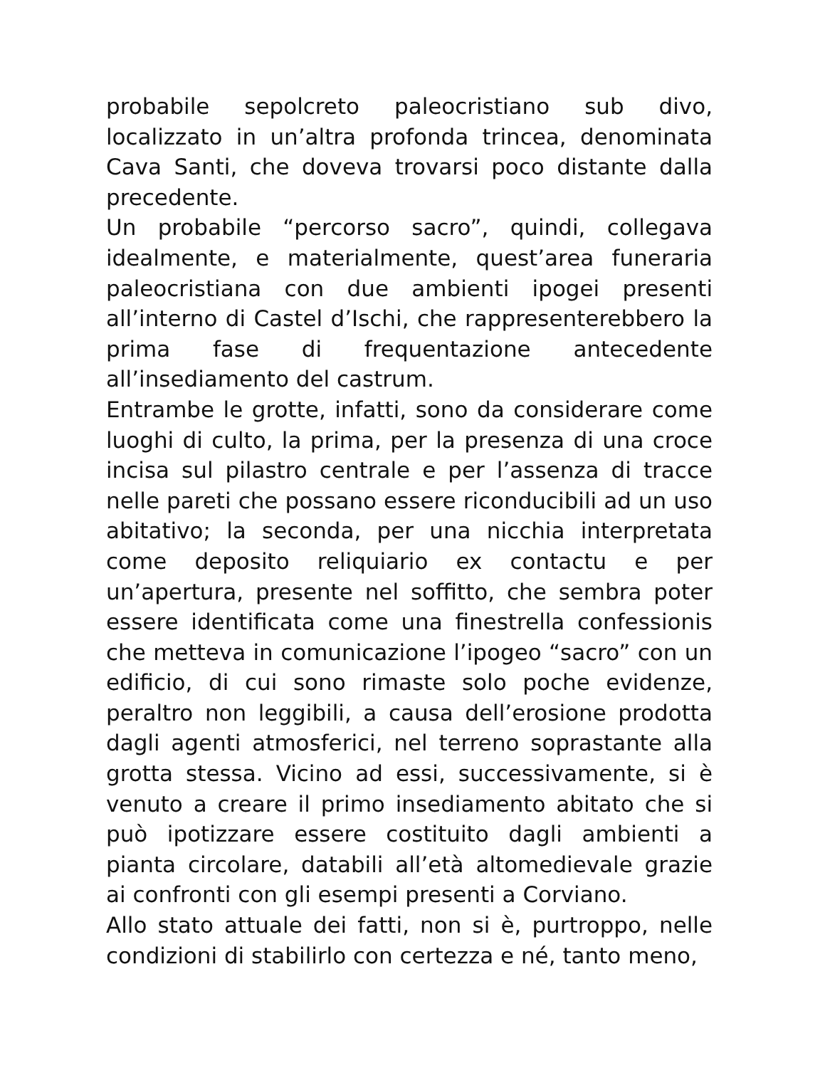probabile sepolcreto paleocristiano sub divo, localizzato in un’altra profonda trincea, denominata Cava Santi, che doveva trovarsi poco distante dalla precedente.
Un probabile “percorso sacro”, quindi, collegava idealmente, e materialmente, quest’area funeraria paleocristiana con due ambienti ipogei presenti all’interno di Castel d’Ischi, che rappresenterebbero la prima fase di frequentazione antecedente all’insediamento del castrum.
Entrambe le grotte, infatti, sono da considerare come luoghi di culto, la prima, per la presenza di una croce incisa sul pilastro centrale e per l’assenza di tracce nelle pareti che possano essere riconducibili ad un uso abitativo; la seconda, per una nicchia interpretata come deposito reliquiario ex contactu e per un’apertura, presente nel soffitto, che sembra poter essere identificata come una finestrella confessionis che metteva in comunicazione l’ipogeo “sacro” con un edificio, di cui sono rimaste solo poche evidenze, peraltro non leggibili, a causa dell’erosione prodotta dagli agenti atmosferici, nel terreno soprastante alla grotta stessa. Vicino ad essi, successivamente, si è venuto a creare il primo insediamento abitato che si può ipotizzare essere costituito dagli ambienti a pianta circolare, databili all’età altomedievale grazie ai confronti con gli esempi presenti a Corviano.
Allo stato attuale dei fatti, non si è, purtroppo, nelle condizioni di stabilirlo con certezza e né, tanto meno,